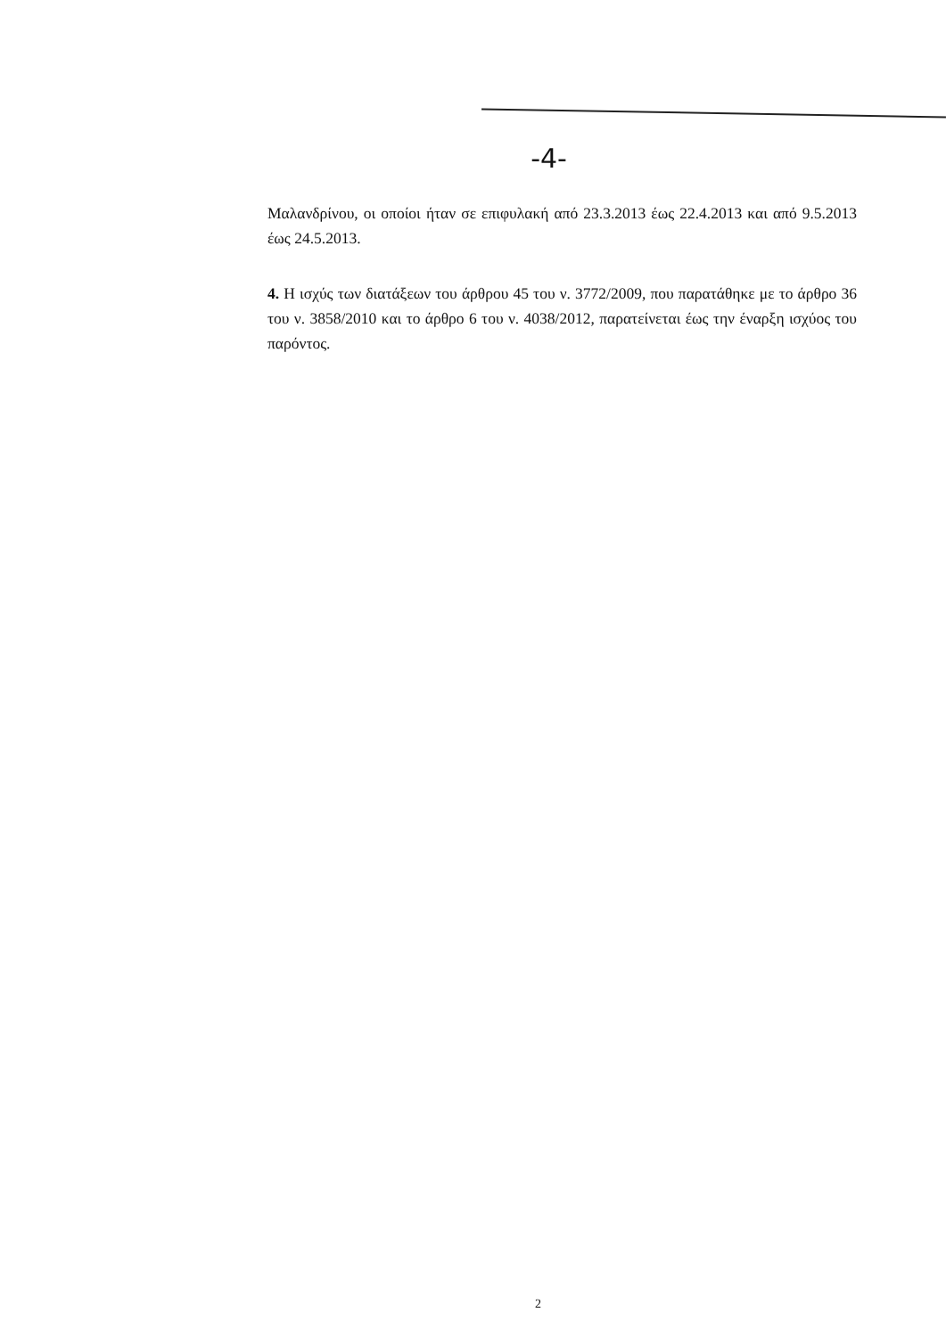-4-
Μαλανδρίνου, οι οποίοι ήταν σε επιφυλακή από 23.3.2013 έως 22.4.2013 και από 9.5.2013 έως 24.5.2013.
4. Η ισχύς των διατάξεων του άρθρου 45 του ν. 3772/2009, που παρατάθηκε με το άρθρο 36 του ν. 3858/2010 και το άρθρο 6 του ν. 4038/2012, παρατείνεται έως την έναρξη ισχύος του παρόντος.
2